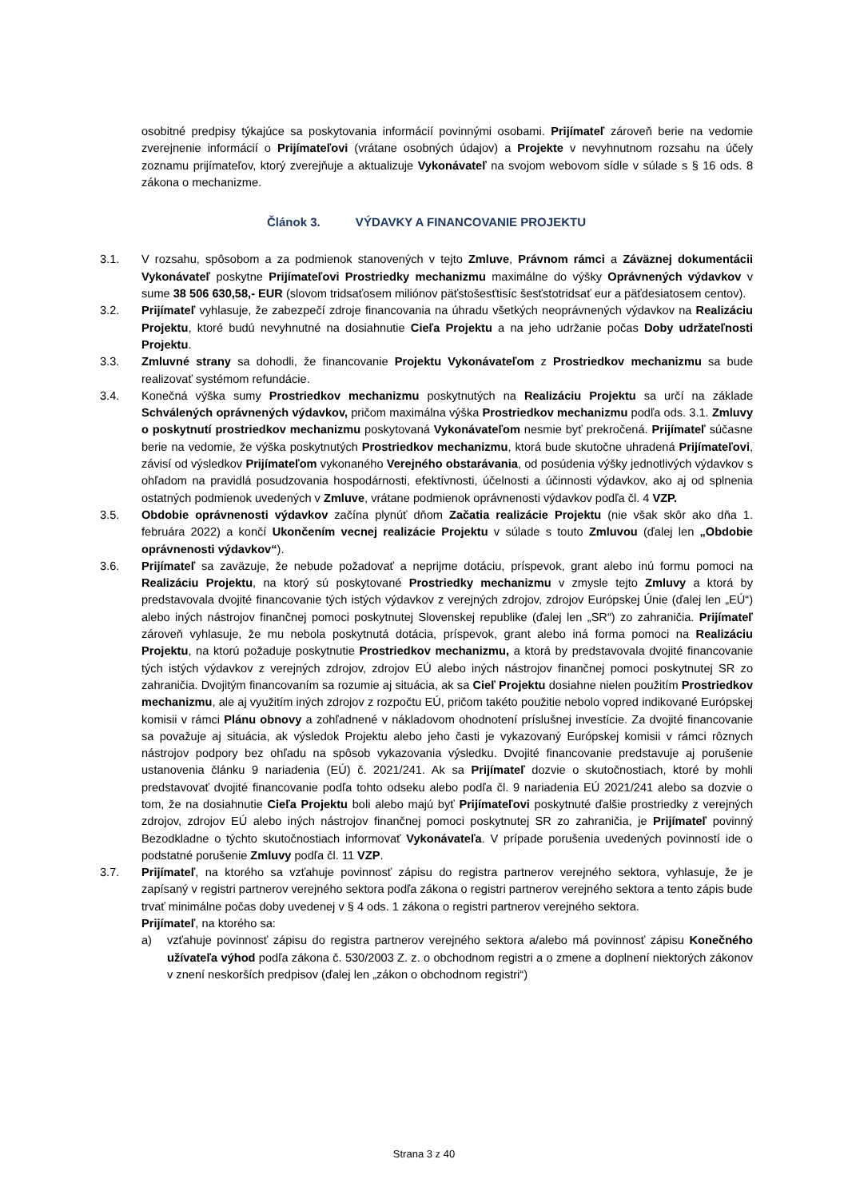osobitné predpisy týkajúce sa poskytovania informácií povinnými osobami. Prijímateľ zároveň berie na vedomie zverejnenie informácií o Prijímateľovi (vrátane osobných údajov) a Projekte v nevyhnutnom rozsahu na účely zoznamu prijímateľov, ktorý zverejňuje a aktualizuje Vykonávateľ na svojom webovom sídle v súlade s § 16 ods. 8 zákona o mechanizme.
Článok 3. VÝDAVKY A FINANCOVANIE PROJEKTU
3.1. V rozsahu, spôsobom a za podmienok stanovených v tejto Zmluve, Právnom rámci a Záväznej dokumentácii Vykonávateľ poskytne Prijímateľovi Prostriedky mechanizmu maximálne do výšky Oprávnených výdavkov v sume 38 506 630,58,- EUR (slovom tridsaťosem miliónov päťstošesťtisíc šesťstotridsať eur a päťdesiatosem centov).
3.2. Prijímateľ vyhlasuje, že zabezpečí zdroje financovania na úhradu všetkých neoprávnených výdavkov na Realizáciu Projektu, ktoré budú nevyhnutné na dosiahnutie Cieľa Projektu a na jeho udržanie počas Doby udržateľnosti Projektu.
3.3. Zmluvné strany sa dohodli, že financovanie Projektu Vykonávateľom z Prostriedkov mechanizmu sa bude realizovať systémom refundácie.
3.4. Konečná výška sumy Prostriedkov mechanizmu poskytnutých na Realizáciu Projektu sa určí na základe Schválených oprávnených výdavkov, pričom maximálna výška Prostriedkov mechanizmu podľa ods. 3.1. Zmluvy o poskytnutí prostriedkov mechanizmu poskytovaná Vykonávateľom nesmie byť prekročená. Prijímateľ súčasne berie na vedomie, že výška poskytnutých Prostriedkov mechanizmu, ktorá bude skutočne uhradená Prijímateľovi, závisí od výsledkov Prijímateľom vykonaného Verejného obstarávania, od posúdenia výšky jednotlivých výdavkov s ohľadom na pravidlá posudzovania hospodárnosti, efektívnosti, účelnosti a účinnosti výdavkov, ako aj od splnenia ostatných podmienok uvedených v Zmluve, vrátane podmienok oprávnenosti výdavkov podľa čl. 4 VZP.
3.5. Obdobie oprávnenosti výdavkov začína plynúť dňom Začatia realizácie Projektu (nie však skôr ako dňa 1. februára 2022) a končí Ukončením vecnej realizácie Projektu v súlade s touto Zmluvou (ďalej len „Obdobie oprávnenosti výdavkov“).
3.6. Prijímateľ sa zaväzuje, že nebude požadovať a neprijme dotáciu, príspevok, grant alebo inú formu pomoci na Realizáciu Projektu, na ktorý sú poskytované Prostriedky mechanizmu v zmysle tejto Zmluvy a ktorá by predstavovala dvojité financovanie tých istých výdavkov z verejných zdrojov, zdrojov Európskej Únie (ďalej len „EÚ“) alebo iných nástrojov finančnej pomoci poskytnutej Slovenskej republike (ďalej len „SR“) zo zahraničia. Prijímateľ zároveň vyhlasuje, že mu nebola poskytnutá dotácia, príspevok, grant alebo iná forma pomoci na Realizáciu Projektu, na ktorú požaduje poskytnutie Prostriedkov mechanizmu, a ktorá by predstavovala dvojité financovanie tých istých výdavkov z verejných zdrojov, zdrojov EÚ alebo iných nástrojov finančnej pomoci poskytnutej SR zo zahraničia. Dvojitým financovaním sa rozumie aj situácia, ak sa Cieľ Projektu dosiahne nielen použitím Prostriedkov mechanizmu, ale aj využitím iných zdrojov z rozpočtu EÚ, pričom takéto použitie nebolo vopred indikované Európskej komisii v rámci Plánu obnovy a zohľadnené v nákladovom ohodnotení príslušnej investície. Za dvojité financovanie sa považuje aj situácia, ak výsledok Projektu alebo jeho časti je vykazovaný Európskej komisii v rámci rôznych nástrojov podpory bez ohľadu na spôsob vykazovania výsledku. Dvojité financovanie predstavuje aj porušenie ustanovenia článku 9 nariadenia (EÚ) č. 2021/241. Ak sa Prijímateľ dozvie o skutočnostiach, ktoré by mohli predstavovať dvojité financovanie podľa tohto odseku alebo podľa čl. 9 nariadenia EÚ 2021/241 alebo sa dozvie o tom, že na dosiahnutie Cieľa Projektu boli alebo majú byť Prijímateľovi poskytnuté ďalšie prostriedky z verejných zdrojov, zdrojov EÚ alebo iných nástrojov finančnej pomoci poskytnutej SR zo zahraničia, je Prijímateľ povinný Bezodkladne o týchto skutočnostiach informovať Vykonávateľa. V prípade porušenia uvedených povinností ide o podstatné porušenie Zmluvy podľa čl. 11 VZP.
3.7. Prijímateľ, na ktorého sa vzťahuje povinnosť zápisu do registra partnerov verejného sektora, vyhlasuje, že je zapísaný v registri partnerov verejného sektora podľa zákona o registri partnerov verejného sektora a tento zápis bude trvať minimálne počas doby uvedenej v § 4 ods. 1 zákona o registri partnerov verejného sektora.
Prijímateľ, na ktorého sa:
a) vzťahuje povinnosť zápisu do registra partnerov verejného sektora a/alebo má povinnosť zápisu Konečného užívateľa výhod podľa zákona č. 530/2003 Z. z. o obchodnom registri a o zmene a doplnení niektorých zákonov v znení neskorších predpisov (ďalej len „zákon o obchodnom registri“)
Strana 3 z 40